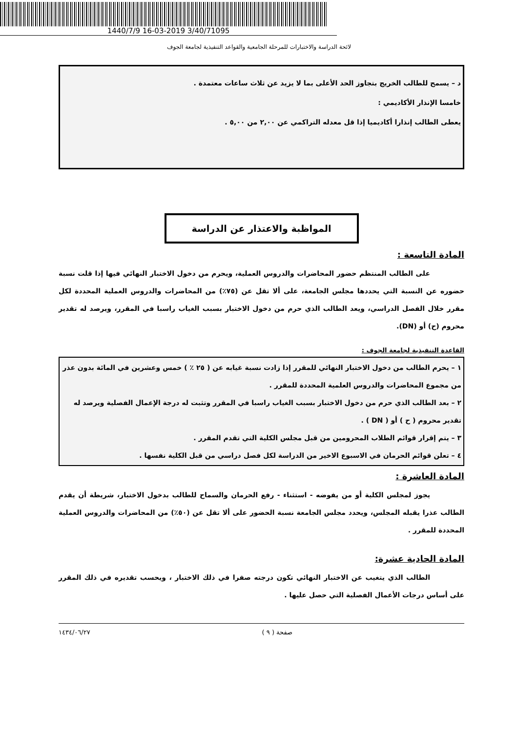1440/7/9 16-03-2019 3/40/71095
لائحة الدراسة والاختبارات للمرحلة الجامعية والقواعد التنفيذية لجامعة الجوف
د – يسمح للطالب الخريج بتجاوز الحد الأعلى بما لا يزيد عن ثلاث ساعات معتمدة .
خامسا الإنذار الأكاديمي :
يعطى الطالب إنذارا أكاديميا إذا قل معدله التراكمي عن ٢,٠٠ من ٥,٠٠ .
المواظبة والاعتذار عن الدراسة
المادة التاسعة :
على الطالب المنتظم حضور المحاضرات والدروس العملية، ويحرم من دخول الاختبار النهائي فيها إذا قلت نسبة حضوره عن النسبة التي يحددها مجلس الجامعة، على ألا تقل عن (٧٥٪) من المحاضرات والدروس العملية المحددة لكل مقرر خلال الفصل الدراسي، ويعد الطالب الذي حرم من دخول الاختبار بسبب الغياب راسبا في المقرر، ويرصد له تقدير محروم (ح) أو (DN).
القاعدة التنفيذية لجامعة الجوف :
١ – يحرم الطالب من دخول الاختبار النهائي للمقرر إذا زادت نسبة غيابه عن ( ٢٥ ٪ ) خمس وعشرين في المائة بدون عذر من مجموع المحاضرات والدروس العلمية المحددة للمقرر .
٢ – بعد الطالب الذي حرم من دخول الاختبار بسبب الغياب راسبا في المقرر وتثبت له درجة الإعمال الفصلية ويرصد له تقدير محروم ( ح ) أو ( DN ) .
٣ – يتم إقرار قوائم الطلاب المحرومين من قبل مجلس الكلية التي تقدم المقرر .
٤ – تعلن قوائم الحرمان في الاسبوع الاخير من الدراسة لكل فصل دراسي من قبل الكلية نفسها .
المادة العاشرة :
يجوز لمجلس الكلية أو من يفوضه - استثناء - رفع الحرمان والسماح للطالب بدخول الاختبار، شريطة أن يقدم الطالب عذرا يقبله المجلس، ويحدد مجلس الجامعة نسبة الحضور على ألا تقل عن (٥٠٪) من المحاضرات والدروس العملية المحددة للمقرر .
المادة الحادية عشرة:
الطالب الذي يتغيب عن الاختبار النهائي تكون درجته صفرا في ذلك الاختبار ، ويحسب تقديره في ذلك المقرر على أساس درجات الأعمال الفصلية التي حصل عليها .
صفحة ( ٩ ) ١٤٣٤/٠٦/٢٧